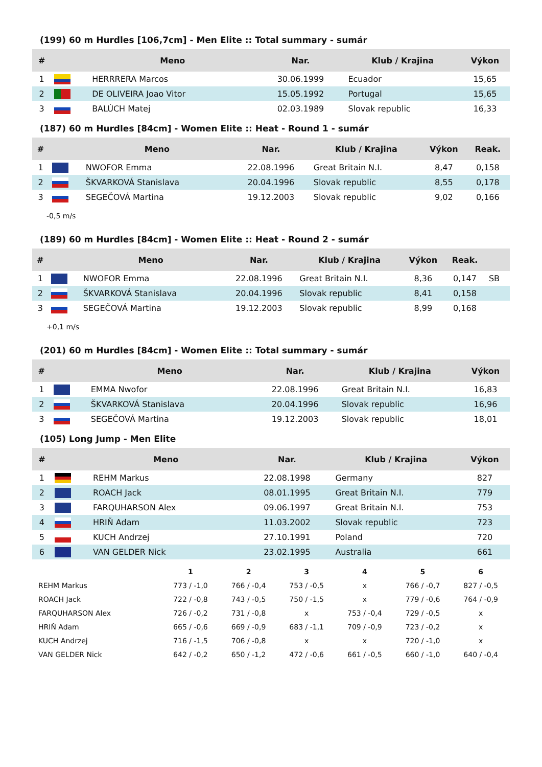(199) 60 m Hurdles [106,7cm] - Men Elite :: Total summary - sumár
| # | | Meno | Nar. | Klub / Krajina | Výkon |
| --- | --- | --- | --- | --- | --- |
| 1 | | HERRRERA Marcos | 30.06.1999 | Ecuador | 15,65 |
| 2 | | DE OLIVEIRA Joao Vitor | 15.05.1992 | Portugal | 15,65 |
| 3 | | BALÚCH Matej | 02.03.1989 | Slovak republic | 16,33 |
(187) 60 m Hurdles [84cm] - Women Elite :: Heat - Round 1 - sumár
| # | | Meno | Nar. | Klub / Krajina | Výkon | Reak. |
| --- | --- | --- | --- | --- | --- | --- |
| 1 | | NWOFOR Emma | 22.08.1996 | Great Britain N.I. | 8,47 | 0,158 |
| 2 | | ŠKVARKOVÁ Stanislava | 20.04.1996 | Slovak republic | 8,55 | 0,178 |
| 3 | | SEGEČOVÁ Martina | 19.12.2003 | Slovak republic | 9,02 | 0,166 |
-0,5 m/s
(189) 60 m Hurdles [84cm] - Women Elite :: Heat - Round 2 - sumár
| # | | Meno | Nar. | Klub / Krajina | Výkon | Reak. | |
| --- | --- | --- | --- | --- | --- | --- | --- |
| 1 | | NWOFOR Emma | 22.08.1996 | Great Britain N.I. | 8,36 | 0,147 | SB |
| 2 | | ŠKVARKOVÁ Stanislava | 20.04.1996 | Slovak republic | 8,41 | 0,158 | |
| 3 | | SEGEČOVÁ Martina | 19.12.2003 | Slovak republic | 8,99 | 0,168 | |
+0,1 m/s
(201) 60 m Hurdles [84cm] - Women Elite :: Total summary - sumár
| # | | Meno | Nar. | Klub / Krajina | Výkon |
| --- | --- | --- | --- | --- | --- |
| 1 | | EMMA Nwofor | 22.08.1996 | Great Britain N.I. | 16,83 |
| 2 | | ŠKVARKOVÁ Stanislava | 20.04.1996 | Slovak republic | 16,96 |
| 3 | | SEGEČOVÁ Martina | 19.12.2003 | Slovak republic | 18,01 |
(105) Long Jump - Men Elite
| # | | Meno | Nar. | Klub / Krajina | Výkon |
| --- | --- | --- | --- | --- | --- |
| 1 | | REHM Markus | 22.08.1998 | Germany | 827 |
| 2 | | ROACH Jack | 08.01.1995 | Great Britain N.I. | 779 |
| 3 | | FARQUHARSON Alex | 09.06.1997 | Great Britain N.I. | 753 |
| 4 | | HRIŇ Adam | 11.03.2002 | Slovak republic | 723 |
| 5 | | KUCH Andrzej | 27.10.1991 | Poland | 720 |
| 6 | | VAN GELDER Nick | 23.02.1995 | Australia | 661 |
| | 1 | 2 | 3 | 4 | 5 | 6 |
| --- | --- | --- | --- | --- | --- | --- |
| REHM Markus | 773 / -1,0 | 766 / -0,4 | 753 / -0,5 | x | 766 / -0,7 | 827 / -0,5 |
| ROACH Jack | 722 / -0,8 | 743 / -0,5 | 750 / -1,5 | x | 779 / -0,6 | 764 / -0,9 |
| FARQUHARSON Alex | 726 / -0,2 | 731 / -0,8 | x | 753 / -0,4 | 729 / -0,5 | x |
| HRIŇ Adam | 665 / -0,6 | 669 / -0,9 | 683 / -1,1 | 709 / -0,9 | 723 / -0,2 | x |
| KUCH Andrzej | 716 / -1,5 | 706 / -0,8 | x | x | 720 / -1,0 | x |
| VAN GELDER Nick | 642 / -0,2 | 650 / -1,2 | 472 / -0,6 | 661 / -0,5 | 660 / -1,0 | 640 / -0,4 |